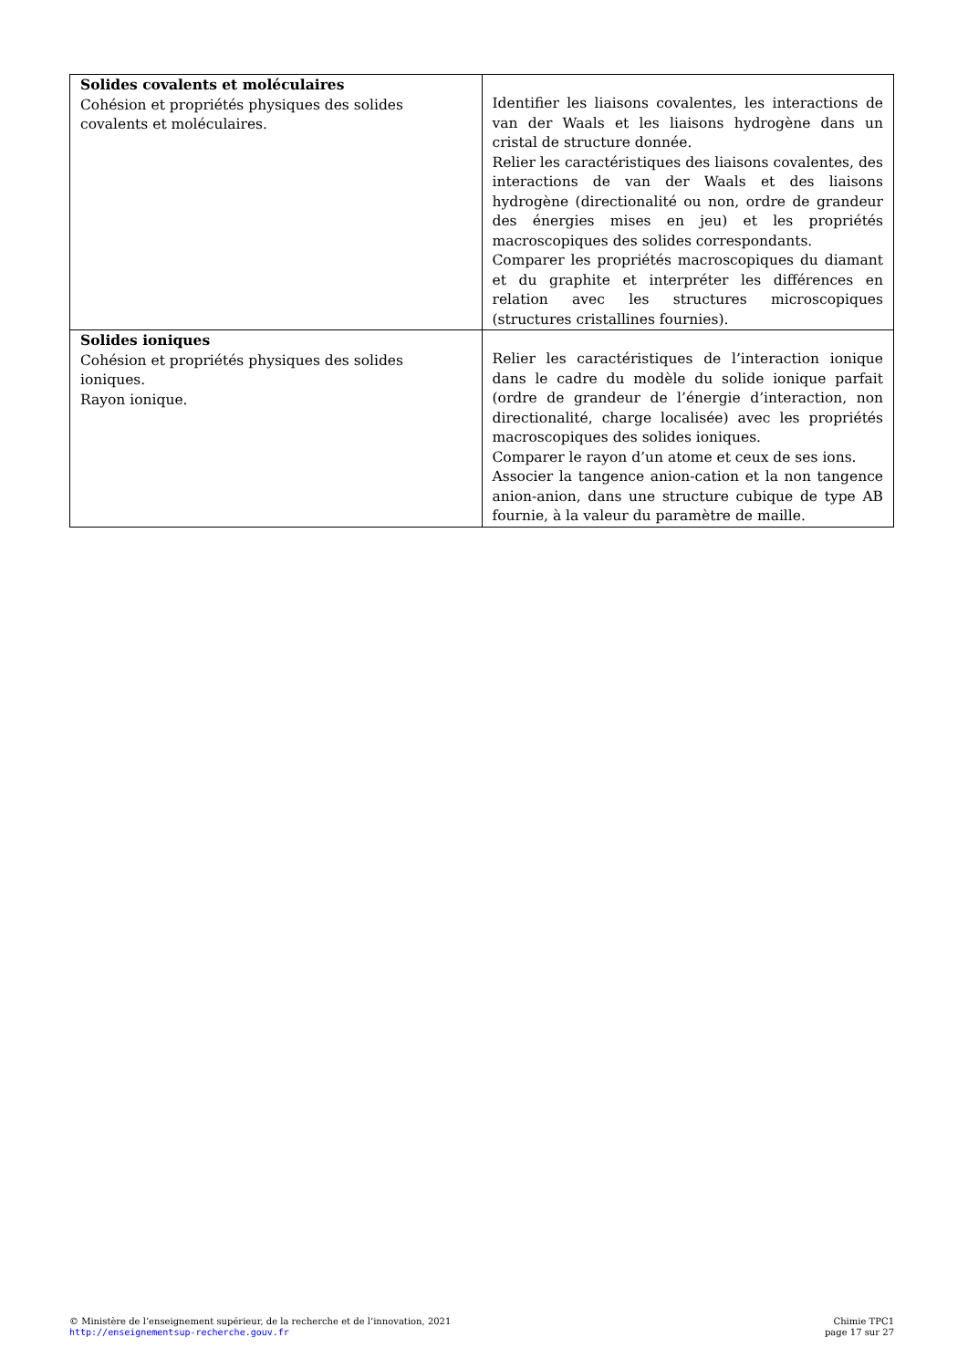| Solides covalents et moléculaires Cohésion et propriétés physiques des solides covalents et moléculaires. | Identifier les liaisons covalentes, les interactions de van der Waals et les liaisons hydrogène dans un cristal de structure donnée. Relier les caractéristiques des liaisons covalentes, des interactions de van der Waals et des liaisons hydrogène (directionalité ou non, ordre de grandeur des énergies mises en jeu) et les propriétés macroscopiques des solides correspondants. Comparer les propriétés macroscopiques du diamant et du graphite et interpréter les différences en relation avec les structures microscopiques (structures cristallines fournies). |
| Solides ioniques Cohésion et propriétés physiques des solides ioniques. Rayon ionique. | Relier les caractéristiques de l’interaction ionique dans le cadre du modèle du solide ionique parfait (ordre de grandeur de l’énergie d’interaction, non directionalité, charge localisée) avec les propriétés macroscopiques des solides ioniques. Comparer le rayon d’un atome et ceux de ses ions. Associer la tangence anion-cation et la non tangence anion-anion, dans une structure cubique de type AB fournie, à la valeur du paramètre de maille. |
© Ministère de l’enseignement supérieur, de la recherche et de l’innovation, 2021
http://enseignementsup-recherche.gouv.fr
Chimie TPC1
page 17 sur 27